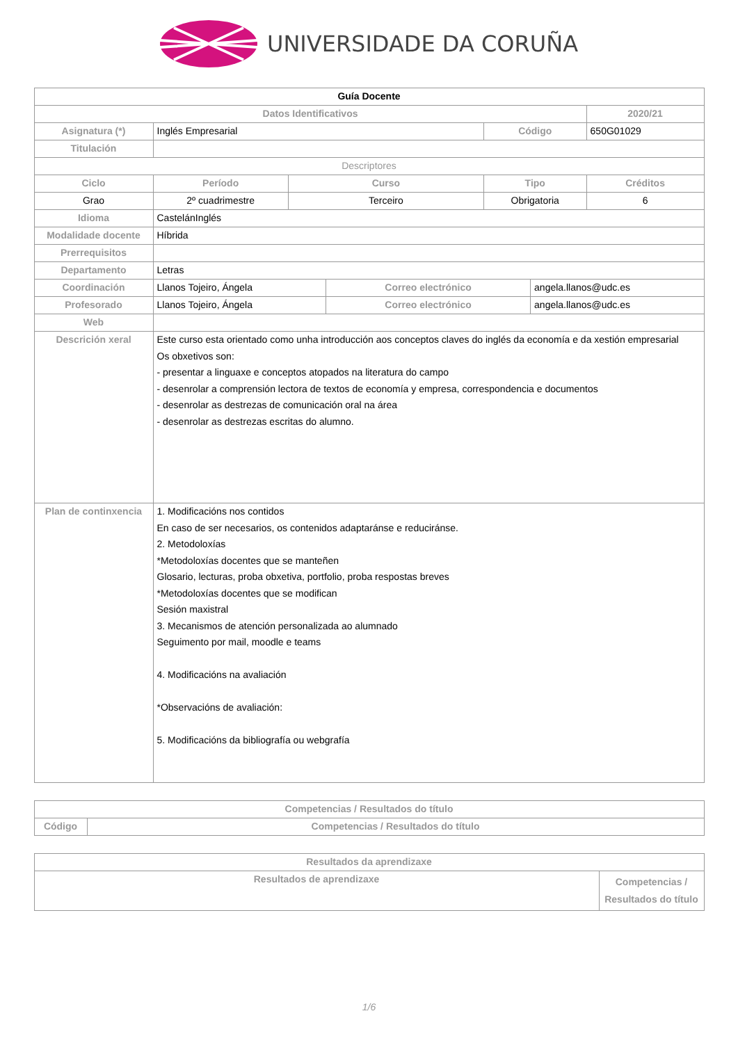UNIVERSIDADE DA CORUÑA
| Guía Docente | | | | | | |
| --- | --- | --- | --- | --- | --- | --- |
| Datos Identificativos | | | | | | 2020/21 |
| Asignatura (*) | Inglés Empresarial | | | Código | | 650G01029 |
| Titulación | | | | | | |
| Descriptores | | | | | | |
| Ciclo | Período | Curso | | Tipo | | Créditos |
| Grao | 2º cuadrimestre | Terceiro | | Obrigatoria | | 6 |
| Idioma | CastelánInglés | | | | | |
| Modalidade docente | Híbrida | | | | | |
| Prerrequisitos | | | | | | |
| Departamento | Letras | | | | | |
| Coordinación | Llanos Tojeiro, Ángela | | Correo electrónico | | angela.llanos@udc.es | |
| Profesorado | Llanos Tojeiro, Ángela | | Correo electrónico | | angela.llanos@udc.es | |
| Web | | | | | | |
| Descrición xeral | Este curso esta orientado como unha introducción aos conceptos claves do inglés da economía e da xestión empresarial Os obxetivos son: - presentar a linguaxe e conceptos atopados na literatura do campo - desenrolar a comprensión lectora de textos de economía y empresa, correspondencia e documentos - desenrolar as destrezas de comunicación oral na área - desenrolar as destrezas escritas do alumno. | | | | | |
| Plan de continxencia | 1. Modificacións nos contidos En caso de ser necesarios, os contenidos adaptaránse e reduciránse. 2. Metodoloxías *Metodoloxías docentes que se manteñen Glosario, lecturas, proba obxetiva, portfolio, proba respostas breves *Metodoloxías docentes que se modifican Sesión maxistral 3. Mecanismos de atención personalizada ao alumnado Seguimento por mail, moodle e teams 4. Modificacións na avaliación *Observacións de avaliación: 5. Modificacións da bibliografía ou webgrafía | | | | | |
| Competencias / Resultados do título | |
| Código | Competencias / Resultados do título |
| Resultados da aprendizaxe | |
| Resultados de aprendizaxe | Competencias / Resultados do título |
1/6